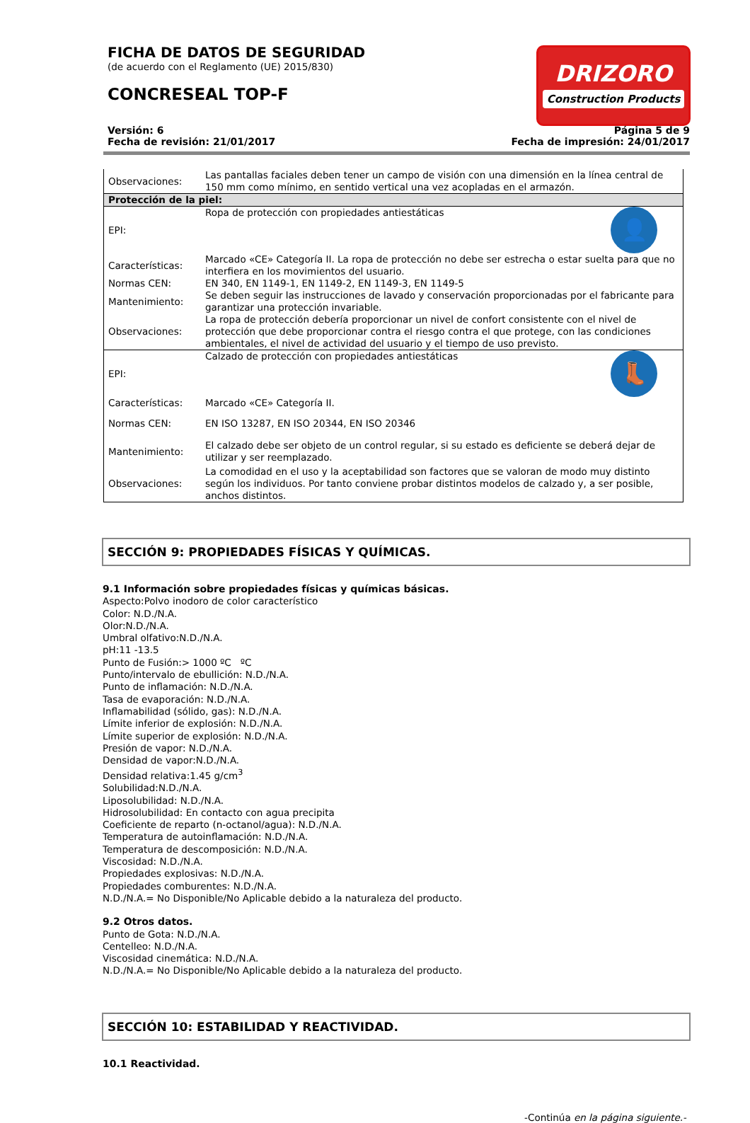FICHA DE DATOS DE SEGURIDAD
(de acuerdo con el Reglamento (UE) 2015/830)
CONCRESEAL TOP-F
DRIZORO
Construction Products
Versión: 6
Fecha de revisión: 21/01/2017
Página 5 de 9
Fecha de impresión: 24/01/2017
| Observaciones: | Las pantallas faciales deben tener un campo de visión con una dimensión en la línea central de 150 mm como mínimo, en sentido vertical una vez acopladas en el armazón. |
| Protección de la piel: | |
| EPI: | 👤 Ropa de protección con propiedades antiestáticas |
| Características: | Marcado «CE» Categoría II. La ropa de protección no debe ser estrecha o estar suelta para que no interfiera en los movimientos del usuario. |
| Normas CEN: | EN 340, EN 1149-1, EN 1149-2, EN 1149-3, EN 1149-5 |
| Mantenimiento: | Se deben seguir las instrucciones de lavado y conservación proporcionadas por el fabricante para garantizar una protección invariable. |
| Observaciones: | La ropa de protección debería proporcionar un nivel de confort consistente con el nivel de protección que debe proporcionar contra el riesgo contra el que protege, con las condiciones ambientales, el nivel de actividad del usuario y el tiempo de uso previsto. |
| EPI: | 👢 Calzado de protección con propiedades antiestáticas |
| Características: | Marcado «CE» Categoría II. |
| Normas CEN: | EN ISO 13287, EN ISO 20344, EN ISO 20346 |
| Mantenimiento: | El calzado debe ser objeto de un control regular, si su estado es deficiente se deberá dejar de utilizar y ser reemplazado. |
| Observaciones: | La comodidad en el uso y la aceptabilidad son factores que se valoran de modo muy distinto según los individuos. Por tanto conviene probar distintos modelos de calzado y, a ser posible, anchos distintos. |
SECCIÓN 9: PROPIEDADES FÍSICAS Y QUÍMICAS.
9.1 Información sobre propiedades físicas y químicas básicas.
Aspecto:Polvo inodoro de color característico
Color: N.D./N.A.
Olor:N.D./N.A.
Umbral olfativo:N.D./N.A.
pH:11 -13.5
Punto de Fusión:> 1000 ºC ºC
Punto/intervalo de ebullición: N.D./N.A.
Punto de inflamación: N.D./N.A.
Tasa de evaporación: N.D./N.A.
Inflamabilidad (sólido, gas): N.D./N.A.
Límite inferior de explosión: N.D./N.A.
Límite superior de explosión: N.D./N.A.
Presión de vapor: N.D./N.A.
Densidad de vapor:N.D./N.A.
Densidad relativa:1.45 g/cm<sup>3</sup>
Solubilidad:N.D./N.A.
Liposolubilidad: N.D./N.A.
Hidrosolubilidad: En contacto con agua precipita
Coeficiente de reparto (n-octanol/agua): N.D./N.A.
Temperatura de autoinflamación: N.D./N.A.
Temperatura de descomposición: N.D./N.A.
Viscosidad: N.D./N.A.
Propiedades explosivas: N.D./N.A.
Propiedades comburentes: N.D./N.A.
N.D./N.A.= No Disponible/No Aplicable debido a la naturaleza del producto.
9.2 Otros datos.
Punto de Gota: N.D./N.A.
Centelleo: N.D./N.A.
Viscosidad cinemática: N.D./N.A.
N.D./N.A.= No Disponible/No Aplicable debido a la naturaleza del producto.
SECCIÓN 10: ESTABILIDAD Y REACTIVIDAD.
10.1 Reactividad.
-Continúa en la página siguiente.-